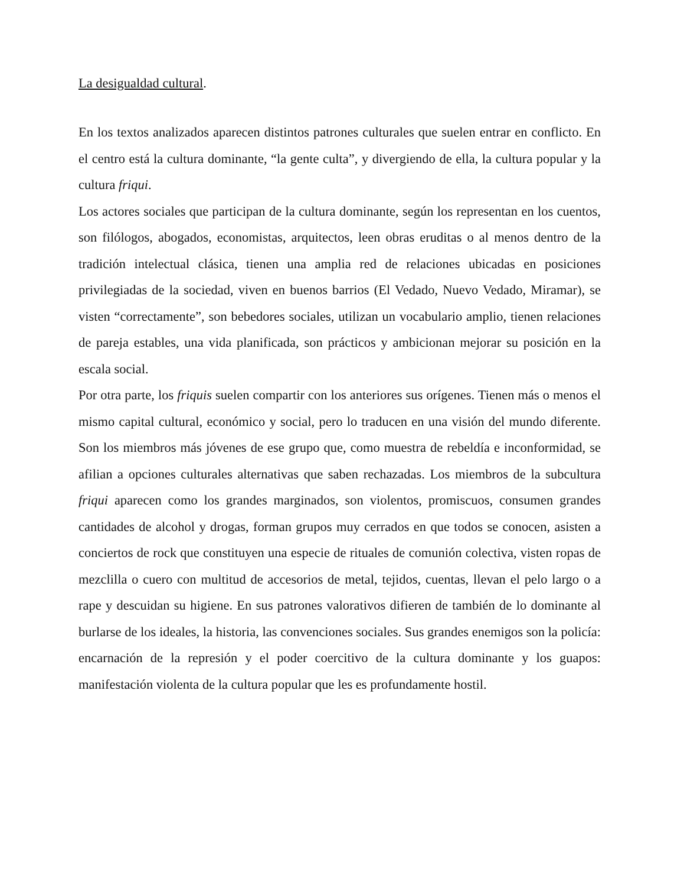La desigualdad cultural.
En los textos analizados aparecen distintos patrones culturales que suelen entrar en conflicto. En el centro está la cultura dominante, “la gente culta”, y divergiendo de ella, la cultura popular y la cultura friqui.
Los actores sociales que participan de la cultura dominante, según los representan en los cuentos, son filólogos, abogados, economistas, arquitectos, leen obras eruditas o al menos dentro de la tradición intelectual clásica, tienen una amplia red de relaciones ubicadas en posiciones privilegiadas de la sociedad, viven en buenos barrios (El Vedado, Nuevo Vedado, Miramar), se visten “correctamente”, son bebedores sociales, utilizan un vocabulario amplio, tienen relaciones de pareja estables, una vida planificada, son prácticos y ambicionan mejorar su posición en la escala social.
Por otra parte, los friquis suelen compartir con los anteriores sus orígenes. Tienen más o menos el mismo capital cultural, económico y social, pero lo traducen en una visión del mundo diferente. Son los miembros más jóvenes de ese grupo que, como muestra de rebeldía e inconformidad, se afilian a opciones culturales alternativas que saben rechazadas. Los miembros de la subcultura friqui aparecen como los grandes marginados, son violentos, promiscuos, consumen grandes cantidades de alcohol y drogas, forman grupos muy cerrados en que todos se conocen, asisten a conciertos de rock que constituyen una especie de rituales de comunión colectiva, visten ropas de mezclilla o cuero con multitud de accesorios de metal, tejidos, cuentas, llevan el pelo largo o a rape y descuidan su higiene. En sus patrones valorativos difieren de también de lo dominante al burlarse de los ideales, la historia, las convenciones sociales. Sus grandes enemigos son la policía: encarnación de la represión y el poder coercitivo de la cultura dominante y los guapos: manifestación violenta de la cultura popular que les es profundamente hostil.